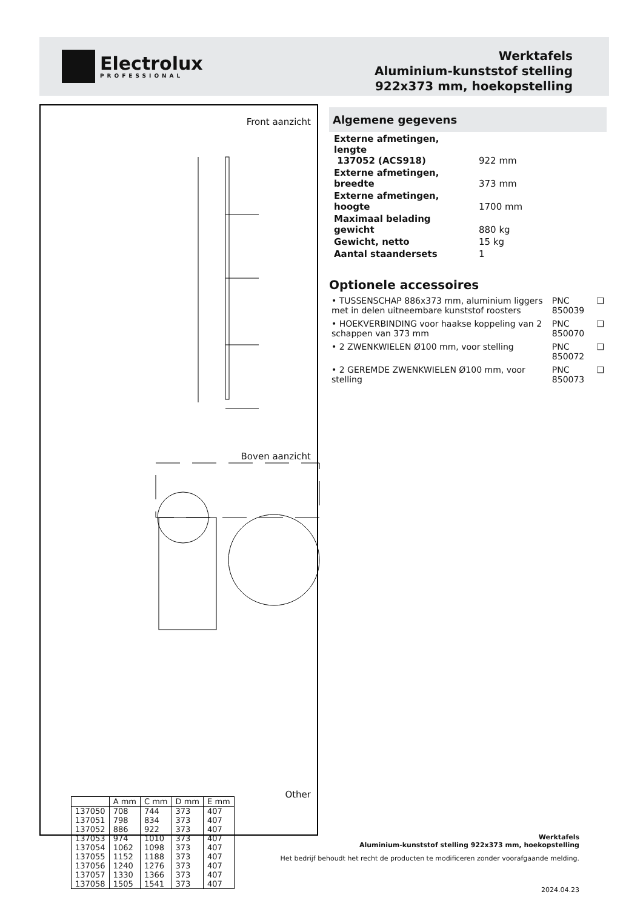Electrolux
PROFESSIONAL
Werktafels
Aluminium-kunststof stelling
922x373 mm, hoekopstelling
Front aanzicht
Boven aanzicht
Other
| | A mm | C mm | D mm | E mm |
| --- | --- | --- | --- | --- |
| 137050 | 708 | 744 | 373 | 407 |
| 137051 | 798 | 834 | 373 | 407 |
| 137052 | 886 | 922 | 373 | 407 |
| 137053 | 974 | 1010 | 373 | 407 |
| 137054 | 1062 | 1098 | 373 | 407 |
| 137055 | 1152 | 1188 | 373 | 407 |
| 137056 | 1240 | 1276 | 373 | 407 |
| 137057 | 1330 | 1366 | 373 | 407 |
| 137058 | 1505 | 1541 | 373 | 407 |
Algemene gegevens
| Externe afmetingen, lengte 137052 (ACS918) | 922 mm |
| Externe afmetingen, breedte | 373 mm |
| Externe afmetingen, hoogte | 1700 mm |
| Maximaal belading gewicht | 880 kg |
| Gewicht, netto | 15 kg |
| Aantal staandersets | 1 |
Optionele accessoires
| • TUSSENSCHAP 886x373 mm, aluminium liggers met in delen uitneembare kunststof roosters | PNC 850039 | ❑ |
| • HOEKVERBINDING voor haakse koppeling van 2 schappen van 373 mm | PNC 850070 | ❑ |
| • 2 ZWENKWIELEN Ø100 mm, voor stelling | PNC 850072 | ❑ |
| • 2 GEREMDE ZWENKWIELEN Ø100 mm, voor stelling | PNC 850073 | ❑ |
Werktafels
Aluminium-kunststof stelling 922x373 mm, hoekopstelling
Het bedrijf behoudt het recht de producten te modificeren zonder voorafgaande melding.
2024.04.23